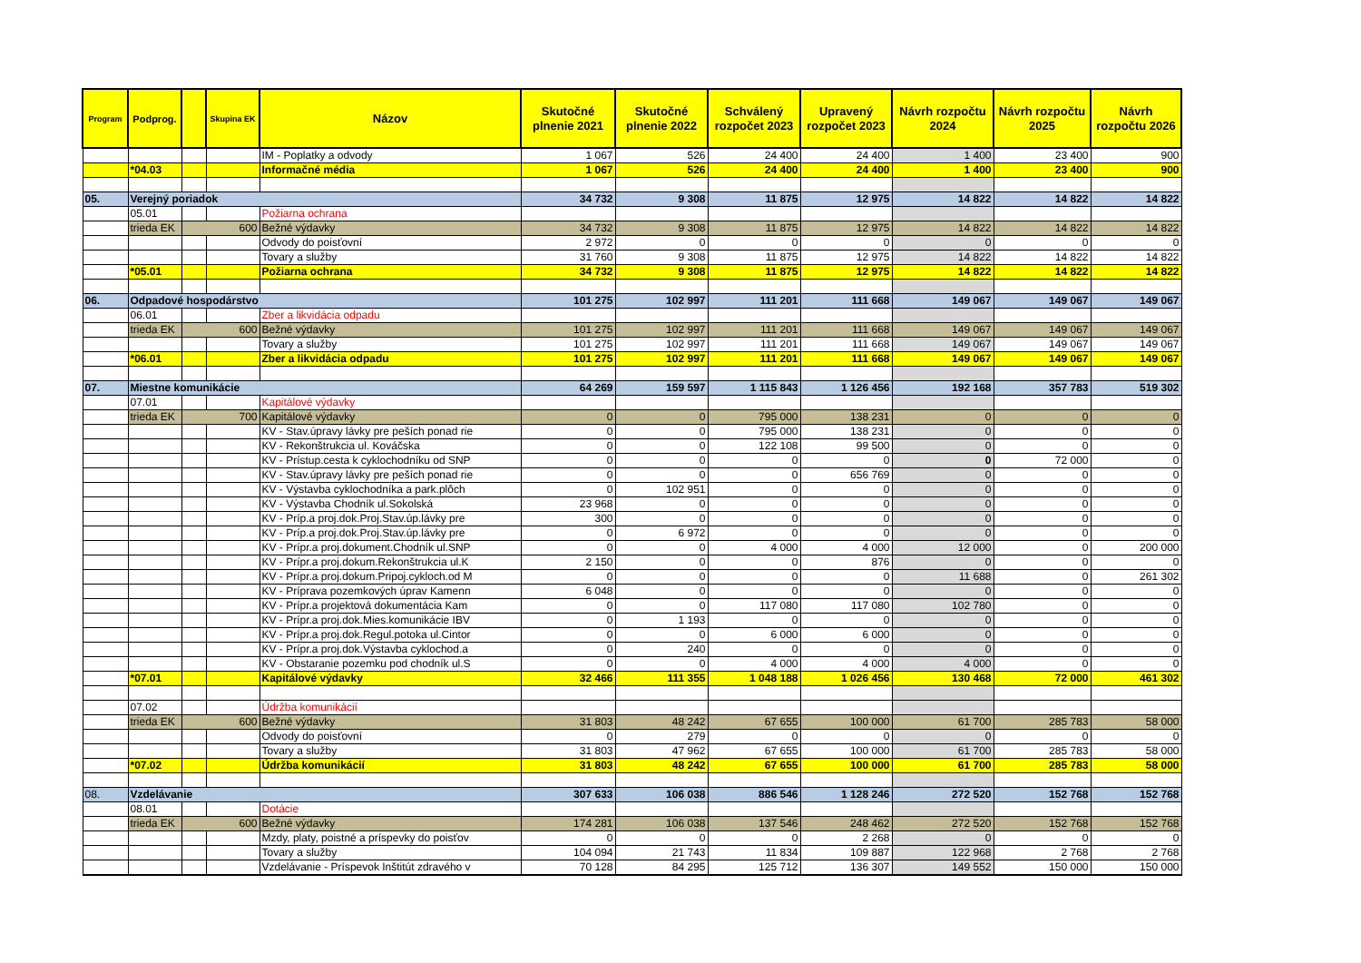| Program | Podprog. | | Skupina EK | Názov | Skutočné plnenie 2021 | Skutočné plnenie 2022 | Schválený rozpočet 2023 | Upravený rozpočet 2023 | Návrh rozpočtu 2024 | Návrh rozpočtu 2025 | Návrh rozpočtu 2026 |
| --- | --- | --- | --- | --- | --- | --- | --- | --- | --- | --- | --- |
| | | | | IM - Poplatky a odvody | 1 067 | 526 | 24 400 | 24 400 | 1 400 | 23 400 | 900 |
| | *04.03 | | | Informačné média | 1 067 | 526 | 24 400 | 24 400 | 1 400 | 23 400 | 900 |
| 05. | Verejný poriadok | | | | 34 732 | 9 308 | 11 875 | 12 975 | 14 822 | 14 822 | 14 822 |
| | 05.01 | | | Požiarna ochrana | | | | | | | |
| | trieda EK | 600 | | Bežné výdavky | 34 732 | 9 308 | 11 875 | 12 975 | 14 822 | 14 822 | 14 822 |
| | | | | Odvody do poisťovní | 2 972 | 0 | 0 | 0 | 0 | 0 | 0 |
| | | | | Tovary a služby | 31 760 | 9 308 | 11 875 | 12 975 | 14 822 | 14 822 | 14 822 |
| | *05.01 | | | Požiarna ochrana | 34 732 | 9 308 | 11 875 | 12 975 | 14 822 | 14 822 | 14 822 |
| 06. | Odpadové hospodárstvo | | | | 101 275 | 102 997 | 111 201 | 111 668 | 149 067 | 149 067 | 149 067 |
| | 06.01 | | | Zber a likvidácia odpadu | | | | | | | |
| | trieda EK | 600 | | Bežné výdavky | 101 275 | 102 997 | 111 201 | 111 668 | 149 067 | 149 067 | 149 067 |
| | | | | Tovary a služby | 101 275 | 102 997 | 111 201 | 111 668 | 149 067 | 149 067 | 149 067 |
| | *06.01 | | | Zber a likvidácia odpadu | 101 275 | 102 997 | 111 201 | 111 668 | 149 067 | 149 067 | 149 067 |
| 07. | Miestne komunikácie | | | | 64 269 | 159 597 | 1 115 843 | 1 126 456 | 192 168 | 357 783 | 519 302 |
| | 07.01 | | | Kapitálové výdavky | | | | | | | |
| | trieda EK | 700 | | Kapitálové výdavky | 0 | 0 | 795 000 | 138 231 | 0 | 0 | 0 |
| | | | | KV - Stav.úpravy lávky pre peších ponad rie | 0 | 0 | 795 000 | 138 231 | 0 | 0 | 0 |
| | | | | KV - Rekonštrukcia ul. Kováčska | 0 | 0 | 122 108 | 99 500 | 0 | 0 | 0 |
| | | | | KV - Prístup.cesta k cyklochodníku od SNP | 0 | 0 | 0 | 0 | 0 | 72 000 | 0 |
| | | | | KV - Stav.úpravy lávky pre peších ponad rie | 0 | 0 | 0 | 656 769 | 0 | 0 | 0 |
| | | | | KV - Výstavba cyklochodníka a park.plôch | 0 | 102 951 | 0 | 0 | 0 | 0 | 0 |
| | | | | KV - Výstavba Chodník ul.Sokolská | 23 968 | 0 | 0 | 0 | 0 | 0 | 0 |
| | | | | KV - Príp.a proj.dok.Proj.Stav.úp.lávky pre | 300 | 0 | 0 | 0 | 0 | 0 | 0 |
| | | | | KV - Príp.a proj.dok.Proj.Stav.úp.lávky pre | 0 | 6 972 | 0 | 0 | 0 | 0 | 0 |
| | | | | KV - Prípr.a proj.dokument.Chodník ul.SNP | 0 | 0 | 4 000 | 4 000 | 12 000 | 0 | 200 000 |
| | | | | KV - Prípr.a proj.dokum.Rekonštrukcia ul.K | 2 150 | 0 | 0 | 876 | 0 | 0 | 0 |
| | | | | KV - Prípr.a proj.dokum.Pripoj.cykloch.od M | 0 | 0 | 0 | 0 | 11 688 | 0 | 261 302 |
| | | | | KV - Príprava pozemkových úprav Kamenn | 6 048 | 0 | 0 | 0 | 0 | 0 | 0 |
| | | | | KV - Prípr.a projektová dokumentácia Kam | 0 | 0 | 117 080 | 117 080 | 102 780 | 0 | 0 |
| | | | | KV - Prípr.a proj.dok.Mies.komunikácie IBV | 0 | 1 193 | 0 | 0 | 0 | 0 | 0 |
| | | | | KV - Prípr.a proj.dok.Regul.potoka ul.Cintor | 0 | 0 | 6 000 | 6 000 | 0 | 0 | 0 |
| | | | | KV - Prípr.a proj.dok.Výstavba cyklochod.a | 0 | 240 | 0 | 0 | 0 | 0 | 0 |
| | | | | KV - Obstaranie pozemku pod chodník ul.S | 0 | 0 | 4 000 | 4 000 | 4 000 | 0 | 0 |
| | *07.01 | | | Kapitálové výdavky | 32 466 | 111 355 | 1 048 188 | 1 026 456 | 130 468 | 72 000 | 461 302 |
| | 07.02 | | | Údržba komunikácií | | | | | | | |
| | trieda EK | 600 | | Bežné výdavky | 31 803 | 48 242 | 67 655 | 100 000 | 61 700 | 285 783 | 58 000 |
| | | | | Odvody do poisťovní | 0 | 279 | 0 | 0 | 0 | 0 | 0 |
| | | | | Tovary a služby | 31 803 | 47 962 | 67 655 | 100 000 | 61 700 | 285 783 | 58 000 |
| | *07.02 | | | Údržba komunikácií | 31 803 | 48 242 | 67 655 | 100 000 | 61 700 | 285 783 | 58 000 |
| 08. | Vzdelávanie | | | | 307 633 | 106 038 | 886 546 | 1 128 246 | 272 520 | 152 768 | 152 768 |
| | 08.01 | | | Dotácie | | | | | | | |
| | trieda EK | 600 | | Bežné výdavky | 174 281 | 106 038 | 137 546 | 248 462 | 272 520 | 152 768 | 152 768 |
| | | | | Mzdy, platy, poistné a príspevky do poisťov | 0 | 0 | 0 | 2 268 | 0 | 0 | 0 |
| | | | | Tovary a služby | 104 094 | 21 743 | 11 834 | 109 887 | 122 968 | 2 768 | 2 768 |
| | | | | Vzdelávanie - Príspevok Inštitút zdravého v | 70 128 | 84 295 | 125 712 | 136 307 | 149 552 | 150 000 | 150 000 |